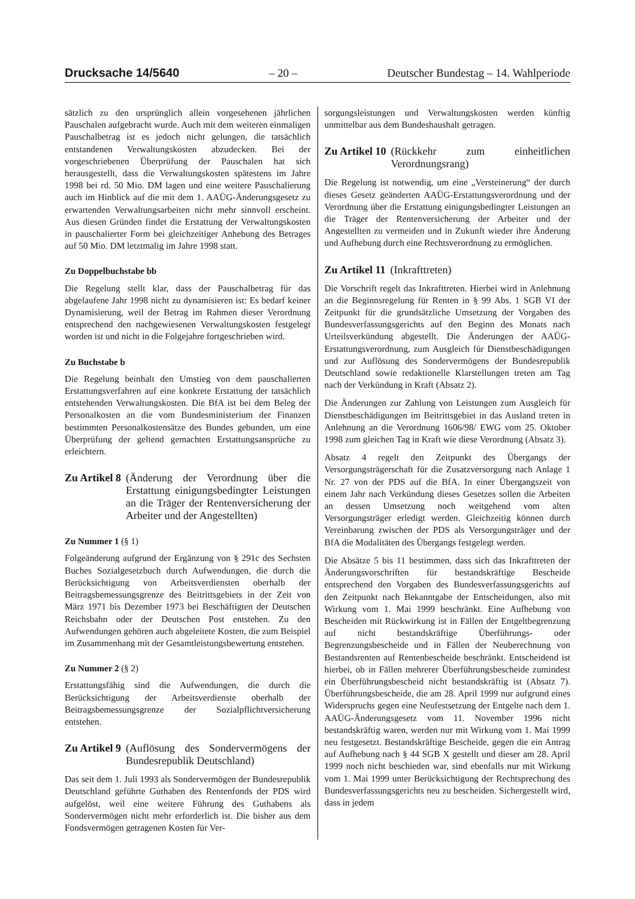Drucksache 14/5640 – 20 – Deutscher Bundestag – 14. Wahlperiode
sätzlich zu den ursprünglich allein vorgesehenen jährlichen Pauschalen aufgebracht wurde. Auch mit dem weiteren einmaligen Pauschalbetrag ist es jedoch nicht gelungen, die tatsächlich entstandenen Verwaltungskosten abzudecken. Bei der vorgeschriebenen Überprüfung der Pauschalen hat sich herausgestellt, dass die Verwaltungskosten spätestens im Jahre 1998 bei rd. 50 Mio. DM lagen und eine weitere Pauschalierung auch im Hinblick auf die mit dem 1. AAÜG-Änderungsgesetz zu erwartenden Verwaltungsarbeiten nicht mehr sinnvoll erscheint. Aus diesen Gründen findet die Erstattung der Verwaltungskosten in pauschalierter Form bei gleichzeitiger Anhebung des Betrages auf 50 Mio. DM letztmalig im Jahre 1998 statt.
Zu Doppelbuchstabe bb
Die Regelung stellt klar, dass der Pauschalbetrag für das abgelaufene Jahr 1998 nicht zu dynamisieren ist: Es bedarf keiner Dynamisierung, weil der Betrag im Rahmen dieser Verordnung entsprechend den nachgewiesenen Verwaltungskosten festgelegt worden ist und nicht in die Folgejahre fortgeschrieben wird.
Zu Buchstabe b
Die Regelung beinhalt den Umstieg von dem pauschalierten Erstattungsverfahren auf eine konkrete Erstattung der tatsächlich entstehenden Verwaltungskosten. Die BfA ist bei dem Beleg der Personalkosten an die vom Bundesministerium der Finanzen bestimmten Personalkostensätze des Bundes gebunden, um eine Überprüfung der geltend gemachten Erstattungsansprüche zu erleichtern.
Zu Artikel 8 (Änderung der Verordnung über die Erstattung einigungsbedingter Leistungen an die Träger der Rentenversicherung der Arbeiter und der Angestellten)
Zu Nummer 1 (§ 1)
Folgeänderung aufgrund der Ergänzung von § 291c des Sechsten Buches Sozialgesetzbuch durch Aufwendungen, die durch die Berücksichtigung von Arbeitsverdiensten oberhalb der Beitragsbemessungsgrenze des Beitrittsgebiets in der Zeit von März 1971 bis Dezember 1973 bei Beschäftigten der Deutschen Reichsbahn oder der Deutschen Post entstehen. Zu den Aufwendungen gehören auch abgeleitete Kosten, die zum Beispiel im Zusammenhang mit der Gesamtleistungsbewertung entstehen.
Zu Nummer 2 (§ 2)
Erstattungsfähig sind die Aufwendungen, die durch die Berücksichtigung der Arbeitsverdienste oberhalb der Beitragsbemessungsgrenze der Sozialpflichtversicherung entstehen.
Zu Artikel 9 (Auflösung des Sondervermögens der Bundesrepublik Deutschland)
Das seit dem 1. Juli 1993 als Sondervermögen der Bundesrepublik Deutschland geführte Guthaben des Rentenfonds der PDS wird aufgelöst, weil eine weitere Führung des Guthabens als Sondervermögen nicht mehr erforderlich ist. Die bisher aus dem Fondsvermögen getragenen Kosten für Ver-
sorgungsleistungen und Verwaltungskosten werden künftig unmittelbar aus dem Bundeshaushalt getragen.
Zu Artikel 10 (Rückkehr zum einheitlichen Verordnungsrang)
Die Regelung ist notwendig, um eine „Versteinerung“ der durch dieses Gesetz geänderten AAÜG-Erstattungsverordnung und der Verordnung über die Erstattung einigungsbedingter Leistungen an die Träger der Rentenversicherung der Arbeiter und der Angestellten zu vermeiden und in Zukunft wieder ihre Änderung und Aufhebung durch eine Rechtsverordnung zu ermöglichen.
Zu Artikel 11 (Inkrafttreten)
Die Vorschrift regelt das Inkrafttreten. Hierbei wird in Anlehnung an die Beginnsregelung für Renten in § 99 Abs. 1 SGB VI der Zeitpunkt für die grundsätzliche Umsetzung der Vorgaben des Bundesverfassungsgerichts auf den Beginn des Monats nach Urteilsverkündung abgestellt. Die Änderungen der AAÜG-Erstattungsverordnung, zum Ausgleich für Dienstbeschädigungen und zur Auflösung des Sondervermögens der Bundesrepublik Deutschland sowie redaktionelle Klarstellungen treten am Tag nach der Verkündung in Kraft (Absatz 2).
Die Änderungen zur Zahlung von Leistungen zum Ausgleich für Dienstbeschädigungen im Beitrittsgebiet in das Ausland treten in Anlehnung an die Verordnung 1606/98/ EWG vom 25. Oktober 1998 zum gleichen Tag in Kraft wie diese Verordnung (Absatz 3).
Absatz 4 regelt den Zeitpunkt des Übergangs der Versorgungsträgerschaft für die Zusatzversorgung nach Anlage 1 Nr. 27 von der PDS auf die BfA. In einer Übergangszeit von einem Jahr nach Verkündung dieses Gesetzes sollen die Arbeiten an dessen Umsetzung noch weitgehend vom alten Versorgungsträger erledigt werden. Gleichzeitig können durch Vereinbarung zwischen der PDS als Versorgungsträger und der BfA die Modalitäten des Übergangs festgelegt werden.
Die Absätze 5 bis 11 bestimmen, dass sich das Inkrafttreten der Änderungsvorschriften für bestandskräftige Bescheide entsprechend den Vorgaben des Bundesverfassungsgerichts auf den Zeitpunkt nach Bekanntgabe der Entscheidungen, also mit Wirkung vom 1. Mai 1999 beschränkt. Eine Aufhebung von Bescheiden mit Rückwirkung ist in Fällen der Entgeltbegrenzung auf nicht bestandskräftige Überführungs- oder Begrenzungsbescheide und in Fällen der Neuberechnung von Bestandsrenten auf Rentenbescheide beschränkt. Entscheidend ist hierbei, ob in Fällen mehrerer Überführungsbescheide zumindest ein Überführungsbescheid nicht bestandskräftig ist (Absatz 7). Überführungsbescheide, die am 28. April 1999 nur aufgrund eines Widerspruchs gegen eine Neufestsetzung der Entgelte nach dem 1. AAÜG-Änderungsgesetz vom 11. November 1996 nicht bestandskräftig waren, werden nur mit Wirkung vom 1. Mai 1999 neu festgesetzt. Bestandskräftige Bescheide, gegen die ein Antrag auf Aufhebung nach § 44 SGB X gestellt und dieser am 28. April 1999 noch nicht beschieden war, sind ebenfalls nur mit Wirkung vom 1. Mai 1999 unter Berücksichtigung der Rechtsprechung des Bundesverfassungsgerichts neu zu bescheiden. Sichergestellt wird, dass in jedem